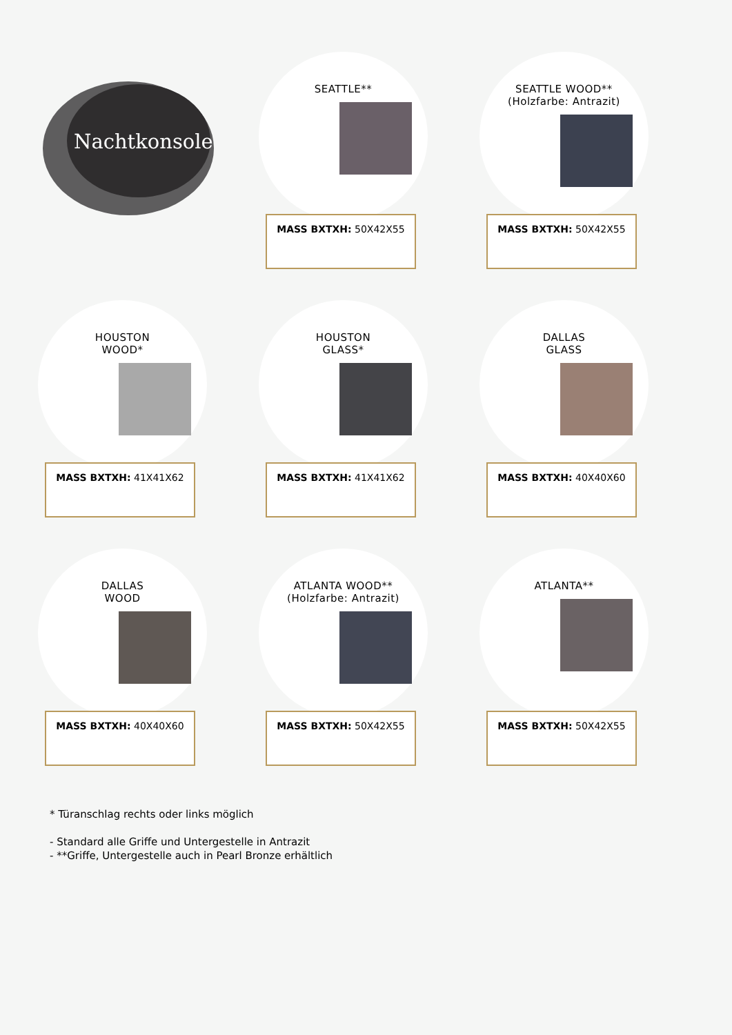Nachtkonsole
SEATTLE**
MASS BXTXH: 50X42X55
SEATTLE WOOD**
(Holzfarbe: Antrazit)
MASS BXTXH: 50X42X55
HOUSTON
WOOD*
MASS BXTXH: 41X41X62
HOUSTON
GLASS*
MASS BXTXH: 41X41X62
DALLAS
GLASS
MASS BXTXH: 40X40X60
DALLAS
WOOD
MASS BXTXH: 40X40X60
ATLANTA WOOD**
(Holzfarbe: Antrazit)
MASS BXTXH: 50X42X55
ATLANTA**
MASS BXTXH: 50X42X55
* Türanschlag rechts oder links möglich
- Standard alle Griffe und Untergestelle in Antrazit
- **Griffe, Untergestelle auch in Pearl Bronze erhältlich